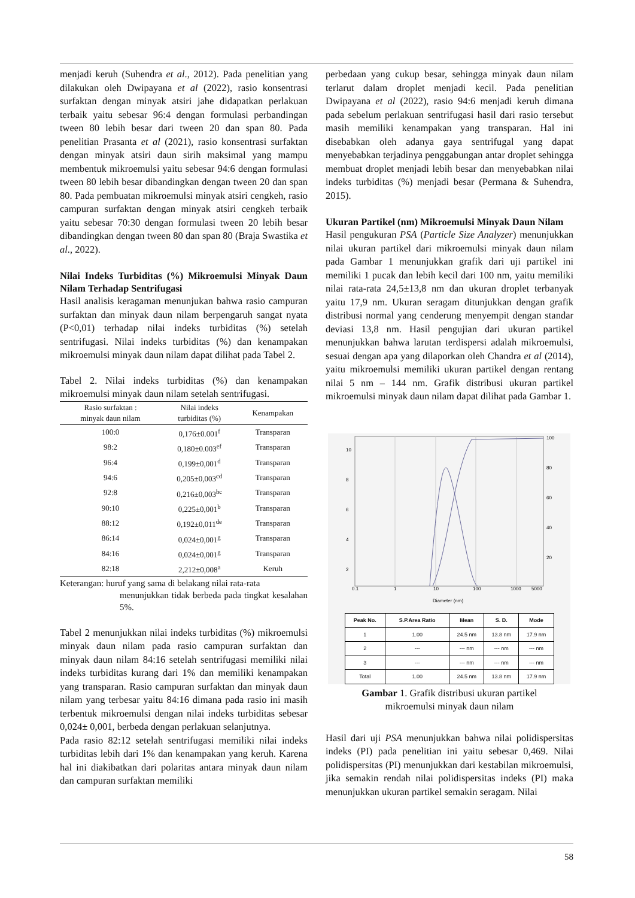menjadi keruh (Suhendra et al., 2012). Pada penelitian yang dilakukan oleh Dwipayana et al (2022), rasio konsentrasi surfaktan dengan minyak atsiri jahe didapatkan perlakuan terbaik yaitu sebesar 96:4 dengan formulasi perbandingan tween 80 lebih besar dari tween 20 dan span 80. Pada penelitian Prasanta et al (2021), rasio konsentrasi surfaktan dengan minyak atsiri daun sirih maksimal yang mampu membentuk mikroemulsi yaitu sebesar 94:6 dengan formulasi tween 80 lebih besar dibandingkan dengan tween 20 dan span 80. Pada pembuatan mikroemulsi minyak atsiri cengkeh, rasio campuran surfaktan dengan minyak atsiri cengkeh terbaik yaitu sebesar 70:30 dengan formulasi tween 20 lebih besar dibandingkan dengan tween 80 dan span 80 (Braja Swastika et al., 2022).
Nilai Indeks Turbiditas (%) Mikroemulsi Minyak Daun Nilam Terhadap Sentrifugasi
Hasil analisis keragaman menunjukan bahwa rasio campuran surfaktan dan minyak daun nilam berpengaruh sangat nyata (P<0,01) terhadap nilai indeks turbiditas (%) setelah sentrifugasi. Nilai indeks turbiditas (%) dan kenampakan mikroemulsi minyak daun nilam dapat dilihat pada Tabel 2.
Tabel 2. Nilai indeks turbiditas (%) dan kenampakan mikroemulsi minyak daun nilam setelah sentrifugasi.
| Rasio surfaktan : minyak daun nilam | Nilai indeks turbiditas (%) | Kenampakan |
| --- | --- | --- |
| 100:0 | 0,176±0.001<sup>f</sup> | Transparan |
| 98:2 | 0,180±0.003<sup>ef</sup> | Transparan |
| 96:4 | 0,199±0,001<sup>d</sup> | Transparan |
| 94:6 | 0,205±0,003<sup>cd</sup> | Transparan |
| 92:8 | 0,216±0,003<sup>bc</sup> | Transparan |
| 90:10 | 0,225±0,001<sup>b</sup> | Transparan |
| 88:12 | 0,192±0,011<sup>de</sup> | Transparan |
| 86:14 | 0,024±0,001<sup>g</sup> | Transparan |
| 84:16 | 0,024±0,001<sup>g</sup> | Transparan |
| 82:18 | 2,212±0,008<sup>a</sup> | Keruh |
Keterangan: huruf yang sama di belakang nilai rata-rata
menunjukkan tidak berbeda pada tingkat kesalahan 5%.
Tabel 2 menunjukkan nilai indeks turbiditas (%) mikroemulsi minyak daun nilam pada rasio campuran surfaktan dan minyak daun nilam 84:16 setelah sentrifugasi memiliki nilai indeks turbiditas kurang dari 1% dan memiliki kenampakan yang transparan. Rasio campuran surfaktan dan minyak daun nilam yang terbesar yaitu 84:16 dimana pada rasio ini masih terbentuk mikroemulsi dengan nilai indeks turbiditas sebesar 0,024± 0,001, berbeda dengan perlakuan selanjutnya.
Pada rasio 82:12 setelah sentrifugasi memiliki nilai indeks turbiditas lebih dari 1% dan kenampakan yang keruh. Karena hal ini diakibatkan dari polaritas antara minyak daun nilam dan campuran surfaktan memiliki
perbedaan yang cukup besar, sehingga minyak daun nilam terlarut dalam droplet menjadi kecil. Pada penelitian Dwipayana et al (2022), rasio 94:6 menjadi keruh dimana pada sebelum perlakuan sentrifugasi hasil dari rasio tersebut masih memiliki kenampakan yang transparan. Hal ini disebabkan oleh adanya gaya sentrifugal yang dapat menyebabkan terjadinya penggabungan antar droplet sehingga membuat droplet menjadi lebih besar dan menyebabkan nilai indeks turbiditas (%) menjadi besar (Permana & Suhendra, 2015).
Ukuran Partikel (nm) Mikroemulsi Minyak Daun Nilam
Hasil pengukuran PSA (Particle Size Analyzer) menunjukkan nilai ukuran partikel dari mikroemulsi minyak daun nilam pada Gambar 1 menunjukkan grafik dari uji partikel ini memiliki 1 pucak dan lebih kecil dari 100 nm, yaitu memiliki nilai rata-rata 24,5±13,8 nm dan ukuran droplet terbanyak yaitu 17,9 nm. Ukuran seragam ditunjukkan dengan grafik distribusi normal yang cenderung menyempit dengan standar deviasi 13,8 nm. Hasil pengujian dari ukuran partikel menunjukkan bahwa larutan terdispersi adalah mikroemulsi, sesuai dengan apa yang dilaporkan oleh Chandra et al (2014), yaitu mikroemulsi memiliki ukuran partikel dengan rentang nilai 5 nm – 144 nm. Grafik distribusi ukuran partikel mikroemulsi minyak daun nilam dapat dilihat pada Gambar 1.
0.1
1
10
100
1000
5000
10
8
6
4
2
100
80
60
40
20
Diameter (nm)
| Peak No. | S.P.Area Ratio | Mean | S. D. | Mode |
| --- | --- | --- | --- | --- |
| 1 | 1.00 | 24.5 nm | 13.8 nm | 17.9 nm |
| 2 | --- | --- nm | --- nm | --- nm |
| 3 | --- | --- nm | --- nm | --- nm |
| Total | 1.00 | 24.5 nm | 13.8 nm | 17.9 nm |
Gambar 1. Grafik distribusi ukuran partikel
mikroemulsi minyak daun nilam
Hasil dari uji PSA menunjukkan bahwa nilai polidispersitas indeks (PI) pada penelitian ini yaitu sebesar 0,469. Nilai polidispersitas (PI) menunjukkan dari kestabilan mikroemulsi, jika semakin rendah nilai polidispersitas indeks (PI) maka menunjukkan ukuran partikel semakin seragam. Nilai
58